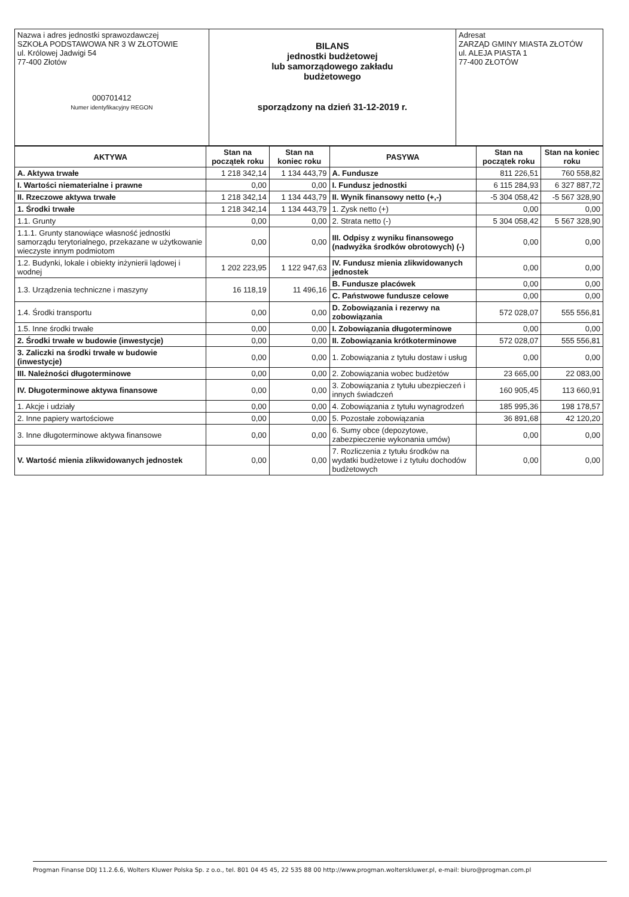| Nazwa i adres jednostki sprawozdawczej SZKOŁA PODSTAWOWA NR 3 W ZŁOTOWIE ul. Królowej Jadwigi 54 77-400 Złotów 000701412 Numer identyfikacyjny REGON | BILANS jednostki budżetowej lub samorządowego zakładu budżetowego sporządzony na dzień 31-12-2019 r. | Adresat ZARZĄD GMINY MIASTA ZŁOTÓW ul. ALEJA PIASTA 1 77-400 ZŁOTÓW |
| AKTYWA | Stan na początek roku | Stan na koniec roku | PASYWA | Stan na początek roku | Stan na koniec roku |
| --- | --- | --- | --- | --- | --- |
| A. Aktywa trwałe | 1 218 342,14 | 1 134 443,79 | A. Fundusze | 811 226,51 | 760 558,82 |
| I. Wartości niematerialne i prawne | 0,00 | 0,00 | I. Fundusz jednostki | 6 115 284,93 | 6 327 887,72 |
| II. Rzeczowe aktywa trwałe | 1 218 342,14 | 1 134 443,79 | II. Wynik finansowy netto (+,-) | -5 304 058,42 | -5 567 328,90 |
| 1. Środki trwałe | 1 218 342,14 | 1 134 443,79 | 1. Zysk netto (+) | 0,00 | 0,00 |
| 1.1. Grunty | 0,00 | 0,00 | 2. Strata netto (-) | 5 304 058,42 | 5 567 328,90 |
| 1.1.1. Grunty stanowiące własność jednostki samorządu terytorialnego, przekazane w użytkowanie wieczyste innym podmiotom | 0,00 | 0,00 | III. Odpisy z wyniku finansowego (nadwyżka środków obrotowych) (-) | 0,00 | 0,00 |
| 1.2. Budynki, lokale i obiekty inżynierii lądowej i wodnej | 1 202 223,95 | 1 122 947,63 | IV. Fundusz mienia zlikwidowanych jednostek | 0,00 | 0,00 |
| 1.3. Urządzenia techniczne i maszyny | 16 118,19 | 11 496,16 | B. Fundusze placówek | 0,00 | 0,00 |
| | | | C. Państwowe fundusze celowe | 0,00 | 0,00 |
| 1.4. Środki transportu | 0,00 | 0,00 | D. Zobowiązania i rezerwy na zobowiązania | 572 028,07 | 555 556,81 |
| 1.5. Inne środki trwałe | 0,00 | 0,00 | I. Zobowiązania długoterminowe | 0,00 | 0,00 |
| 2. Środki trwałe w budowie (inwestycje) | 0,00 | 0,00 | II. Zobowiązania krótkoterminowe | 572 028,07 | 555 556,81 |
| 3. Zaliczki na środki trwałe w budowie (inwestycje) | 0,00 | 0,00 | 1. Zobowiązania z tytułu dostaw i usług | 0,00 | 0,00 |
| III. Należności długoterminowe | 0,00 | 0,00 | 2. Zobowiązania wobec budżetów | 23 665,00 | 22 083,00 |
| IV. Długoterminowe aktywa finansowe | 0,00 | 0,00 | 3. Zobowiązania z tytułu ubezpieczeń i innych świadczeń | 160 905,45 | 113 660,91 |
| 1. Akcje i udziały | 0,00 | 0,00 | 4. Zobowiązania z tytułu wynagrodzeń | 185 995,36 | 198 178,57 |
| 2. Inne papiery wartościowe | 0,00 | 0,00 | 5. Pozostałe zobowiązania | 36 891,68 | 42 120,20 |
| 3. Inne długoterminowe aktywa finansowe | 0,00 | 0,00 | 6. Sumy obce (depozytowe, zabezpieczenie wykonania umów) | 0,00 | 0,00 |
| V. Wartość mienia zlikwidowanych jednostek | 0,00 | 0,00 | 7. Rozliczenia z tytułu środków na wydatki budżetowe i z tytułu dochodów budżetowych | 0,00 | 0,00 |
Progman Finanse DDJ 11.2.6.6, Wolters Kluwer Polska Sp. z o.o., tel. 801 04 45 45, 22 535 88 00 http://www.progman.wolterskluwer.pl, e-mail: biuro@progman.com.pl